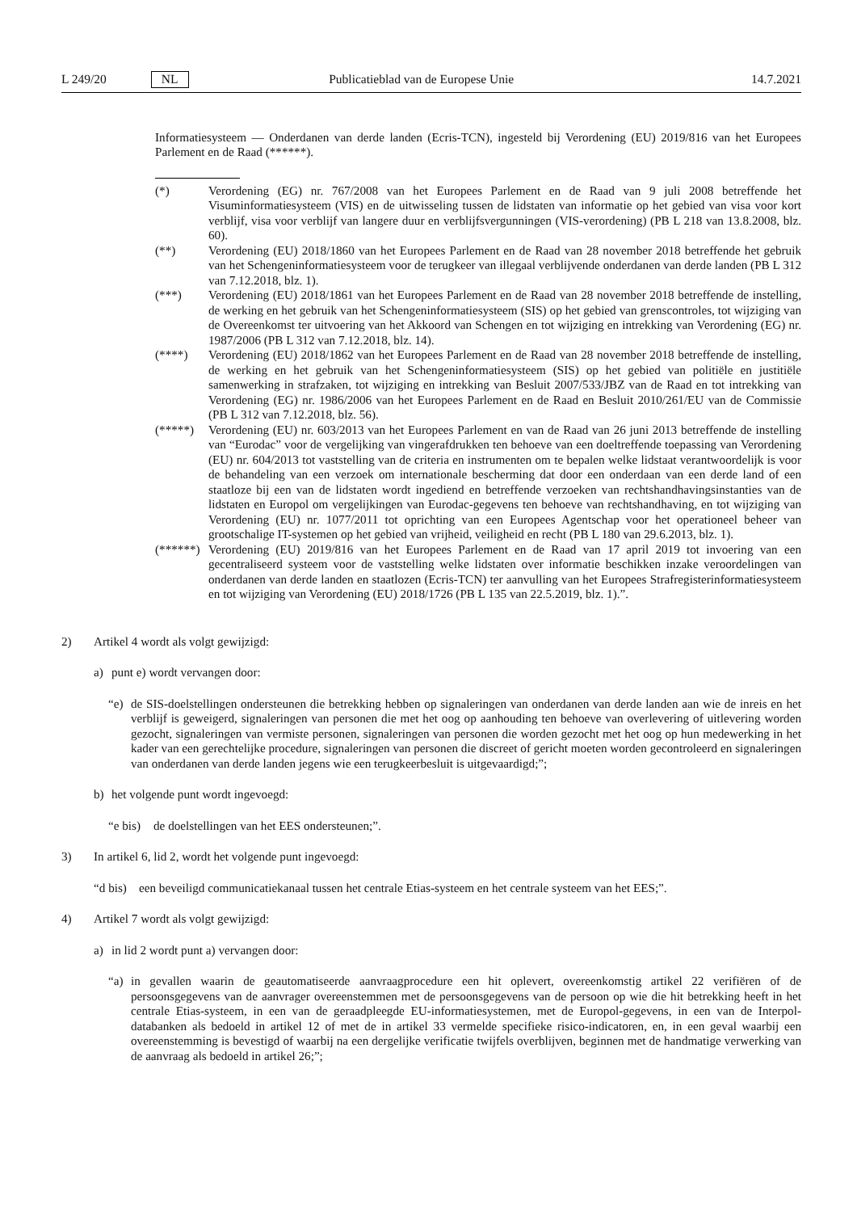L 249/20 NL Publicatieblad van de Europese Unie 14.7.2021
Informatiesysteem — Onderdanen van derde landen (Ecris-TCN), ingesteld bij Verordening (EU) 2019/816 van het Europees Parlement en de Raad (******).
(*) Verordening (EG) nr. 767/2008 van het Europees Parlement en de Raad van 9 juli 2008 betreffende het Visuminformatiesysteem (VIS) en de uitwisseling tussen de lidstaten van informatie op het gebied van visa voor kort verblijf, visa voor verblijf van langere duur en verblijfsvergunningen (VIS-verordening) (PB L 218 van 13.8.2008, blz. 60).
(**) Verordening (EU) 2018/1860 van het Europees Parlement en de Raad van 28 november 2018 betreffende het gebruik van het Schengeninformatiesysteem voor de terugkeer van illegaal verblijvende onderdanen van derde landen (PB L 312 van 7.12.2018, blz. 1).
(***) Verordening (EU) 2018/1861 van het Europees Parlement en de Raad van 28 november 2018 betreffende de instelling, de werking en het gebruik van het Schengeninformatiesysteem (SIS) op het gebied van grenscontroles, tot wijziging van de Overeenkomst ter uitvoering van het Akkoord van Schengen en tot wijziging en intrekking van Verordening (EG) nr. 1987/2006 (PB L 312 van 7.12.2018, blz. 14).
(****) Verordening (EU) 2018/1862 van het Europees Parlement en de Raad van 28 november 2018 betreffende de instelling, de werking en het gebruik van het Schengeninformatiesysteem (SIS) op het gebied van politiële en justitiële samenwerking in strafzaken, tot wijziging en intrekking van Besluit 2007/533/JBZ van de Raad en tot intrekking van Verordening (EG) nr. 1986/2006 van het Europees Parlement en de Raad en Besluit 2010/261/EU van de Commissie (PB L 312 van 7.12.2018, blz. 56).
(*****) Verordening (EU) nr. 603/2013 van het Europees Parlement en van de Raad van 26 juni 2013 betreffende de instelling van “Eurodac” voor de vergelijking van vingerafdrukken ten behoeve van een doeltreffende toepassing van Verordening (EU) nr. 604/2013 tot vaststelling van de criteria en instrumenten om te bepalen welke lidstaat verantwoordelijk is voor de behandeling van een verzoek om internationale bescherming dat door een onderdaan van een derde land of een staatloze bij een van de lidstaten wordt ingediend en betreffende verzoeken van rechtshandhavingsinstanties van de lidstaten en Europol om vergelijkingen van Eurodac-gegevens ten behoeve van rechtshandhaving, en tot wijziging van Verordening (EU) nr. 1077/2011 tot oprichting van een Europees Agentschap voor het operationeel beheer van grootschalige IT-systemen op het gebied van vrijheid, veiligheid en recht (PB L 180 van 29.6.2013, blz. 1).
(******) Verordening (EU) 2019/816 van het Europees Parlement en de Raad van 17 april 2019 tot invoering van een gecentraliseerd systeem voor de vaststelling welke lidstaten over informatie beschikken inzake veroordelingen van onderdanen van derde landen en staatlozen (Ecris-TCN) ter aanvulling van het Europees Strafregisterinformatiesysteem en tot wijziging van Verordening (EU) 2018/1726 (PB L 135 van 22.5.2019, blz. 1).”.
2) Artikel 4 wordt als volgt gewijzigd:
a) punt e) wordt vervangen door:
“e) de SIS-doelstellingen ondersteunen die betrekking hebben op signaleringen van onderdanen van derde landen aan wie de inreis en het verblijf is geweigerd, signaleringen van personen die met het oog op aanhouding ten behoeve van overlevering of uitlevering worden gezocht, signaleringen van vermiste personen, signaleringen van personen die worden gezocht met het oog op hun medewerking in het kader van een gerechtelijke procedure, signaleringen van personen die discreet of gericht moeten worden gecontroleerd en signaleringen van onderdanen van derde landen jegens wie een terugkeerbesluit is uitgevaardigd;”;
b) het volgende punt wordt ingevoegd:
“e bis) de doelstellingen van het EES ondersteunen;”.
3) In artikel 6, lid 2, wordt het volgende punt ingevoegd:
“d bis) een beveiligd communicatiekanaal tussen het centrale Etias-systeem en het centrale systeem van het EES;”.
4) Artikel 7 wordt als volgt gewijzigd:
a) in lid 2 wordt punt a) vervangen door:
“a) in gevallen waarin de geautomatiseerde aanvraagprocedure een hit oplevert, overeenkomstig artikel 22 verifiëren of de persoonsgegevens van de aanvrager overeenstemmen met de persoonsgegevens van de persoon op wie die hit betrekking heeft in het centrale Etias-systeem, in een van de geraadpleegde EU-informa­tiesystemen, met de Europol-gegevens, in een van de Interpol-databanken als bedoeld in artikel 12 of met de in artikel 33 vermelde specifieke risico-indicatoren, en, in een geval waarbij een overeenstemming is bevestigd of waarbij na een dergelijke verificatie twijfels overblijven, beginnen met de handmatige verwerking van de aanvraag als bedoeld in artikel 26;”;